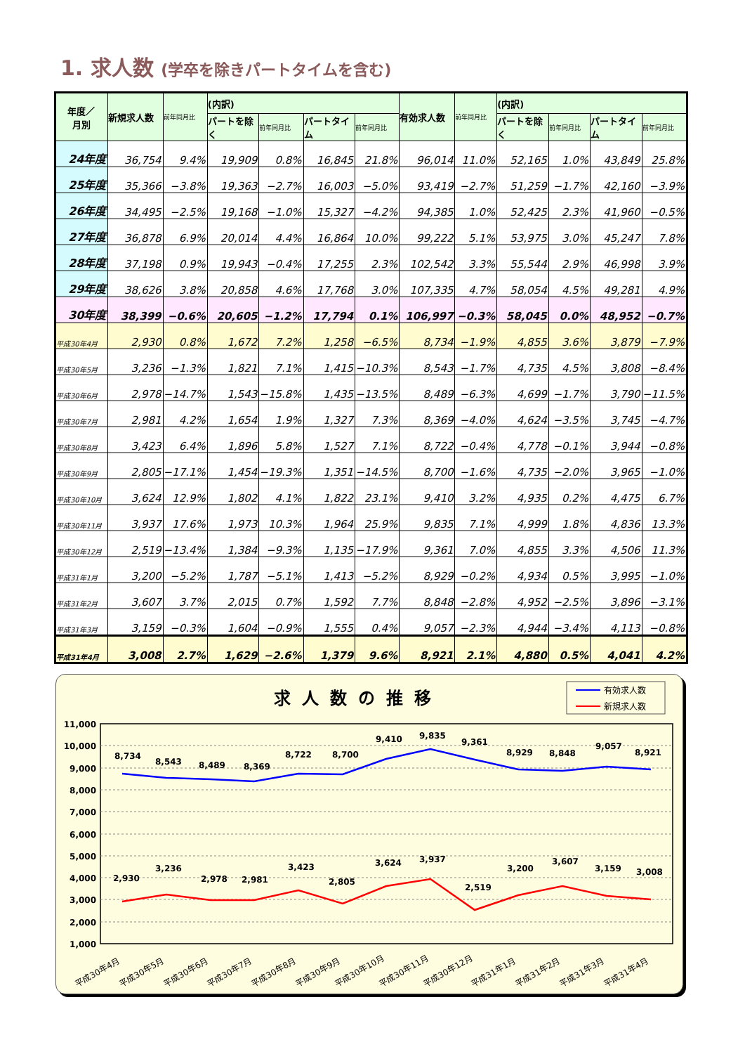1. 求人数 (学卒を除きパートタイムを含む)
| 年度／ 月別 | 新規求人数 | 前年同月比 | (内訳) | | | | 有効求人数 | 前年同月比 | (内訳) | | | |
| --- | --- | --- | --- | --- | --- | --- | --- | --- | --- | --- | --- | --- |
| | | | パートを除く | 前年同月比 | パートタイム | 前年同月比 | | | パートを除く | 前年同月比 | パートタイム | 前年同月比 |
| 24年度 | 36,754 | 9.4% | 19,909 | 0.8% | 16,845 | 21.8% | 96,014 | 11.0% | 52,165 | 1.0% | 43,849 | 25.8% |
| 25年度 | 35,366 | −3.8% | 19,363 | −2.7% | 16,003 | −5.0% | 93,419 | −2.7% | 51,259 | −1.7% | 42,160 | −3.9% |
| 26年度 | 34,495 | −2.5% | 19,168 | −1.0% | 15,327 | −4.2% | 94,385 | 1.0% | 52,425 | 2.3% | 41,960 | −0.5% |
| 27年度 | 36,878 | 6.9% | 20,014 | 4.4% | 16,864 | 10.0% | 99,222 | 5.1% | 53,975 | 3.0% | 45,247 | 7.8% |
| 28年度 | 37,198 | 0.9% | 19,943 | −0.4% | 17,255 | 2.3% | 102,542 | 3.3% | 55,544 | 2.9% | 46,998 | 3.9% |
| 29年度 | 38,626 | 3.8% | 20,858 | 4.6% | 17,768 | 3.0% | 107,335 | 4.7% | 58,054 | 4.5% | 49,281 | 4.9% |
| 30年度 | 38,399 | −0.6% | 20,605 | −1.2% | 17,794 | 0.1% | 106,997 | −0.3% | 58,045 | 0.0% | 48,952 | −0.7% |
| 平成30年4月 | 2,930 | 0.8% | 1,672 | 7.2% | 1,258 | −6.5% | 8,734 | −1.9% | 4,855 | 3.6% | 3,879 | −7.9% |
| 平成30年5月 | 3,236 | −1.3% | 1,821 | 7.1% | 1,415 | −10.3% | 8,543 | −1.7% | 4,735 | 4.5% | 3,808 | −8.4% |
| 平成30年6月 | 2,978 | −14.7% | 1,543 | −15.8% | 1,435 | −13.5% | 8,489 | −6.3% | 4,699 | −1.7% | 3,790 | −11.5% |
| 平成30年7月 | 2,981 | 4.2% | 1,654 | 1.9% | 1,327 | 7.3% | 8,369 | −4.0% | 4,624 | −3.5% | 3,745 | −4.7% |
| 平成30年8月 | 3,423 | 6.4% | 1,896 | 5.8% | 1,527 | 7.1% | 8,722 | −0.4% | 4,778 | −0.1% | 3,944 | −0.8% |
| 平成30年9月 | 2,805 | −17.1% | 1,454 | −19.3% | 1,351 | −14.5% | 8,700 | −1.6% | 4,735 | −2.0% | 3,965 | −1.0% |
| 平成30年10月 | 3,624 | 12.9% | 1,802 | 4.1% | 1,822 | 23.1% | 9,410 | 3.2% | 4,935 | 0.2% | 4,475 | 6.7% |
| 平成30年11月 | 3,937 | 17.6% | 1,973 | 10.3% | 1,964 | 25.9% | 9,835 | 7.1% | 4,999 | 1.8% | 4,836 | 13.3% |
| 平成30年12月 | 2,519 | −13.4% | 1,384 | −9.3% | 1,135 | −17.9% | 9,361 | 7.0% | 4,855 | 3.3% | 4,506 | 11.3% |
| 平成31年1月 | 3,200 | −5.2% | 1,787 | −5.1% | 1,413 | −5.2% | 8,929 | −0.2% | 4,934 | 0.5% | 3,995 | −1.0% |
| 平成31年2月 | 3,607 | 3.7% | 2,015 | 0.7% | 1,592 | 7.7% | 8,848 | −2.8% | 4,952 | −2.5% | 3,896 | −3.1% |
| 平成31年3月 | 3,159 | −0.3% | 1,604 | −0.9% | 1,555 | 0.4% | 9,057 | −2.3% | 4,944 | −3.4% | 4,113 | −0.8% |
| 平成31年4月 | 3,008 | 2.7% | 1,629 | −2.6% | 1,379 | 9.6% | 8,921 | 2.1% | 4,880 | 0.5% | 4,041 | 4.2% |
求人数の推移
有効求人数
新規求人数
11,000
10,000
9,000
8,000
7,000
6,000
5,000
4,000
3,000
2,000
1,000
8,734
8,543
8,489
8,369
8,722
8,700
9,410
9,835
9,361
8,929
8,848
9,057
8,921
2,930
3,236
2,978
2,981
3,423
2,805
3,624
3,937
2,519
3,200
3,607
3,159
3,008
平成30年4月
平成30年5月
平成30年6月
平成30年7月
平成30年8月
平成30年9月
平成30年10月
平成30年11月
平成30年12月
平成31年1月
平成31年2月
平成31年3月
平成31年4月